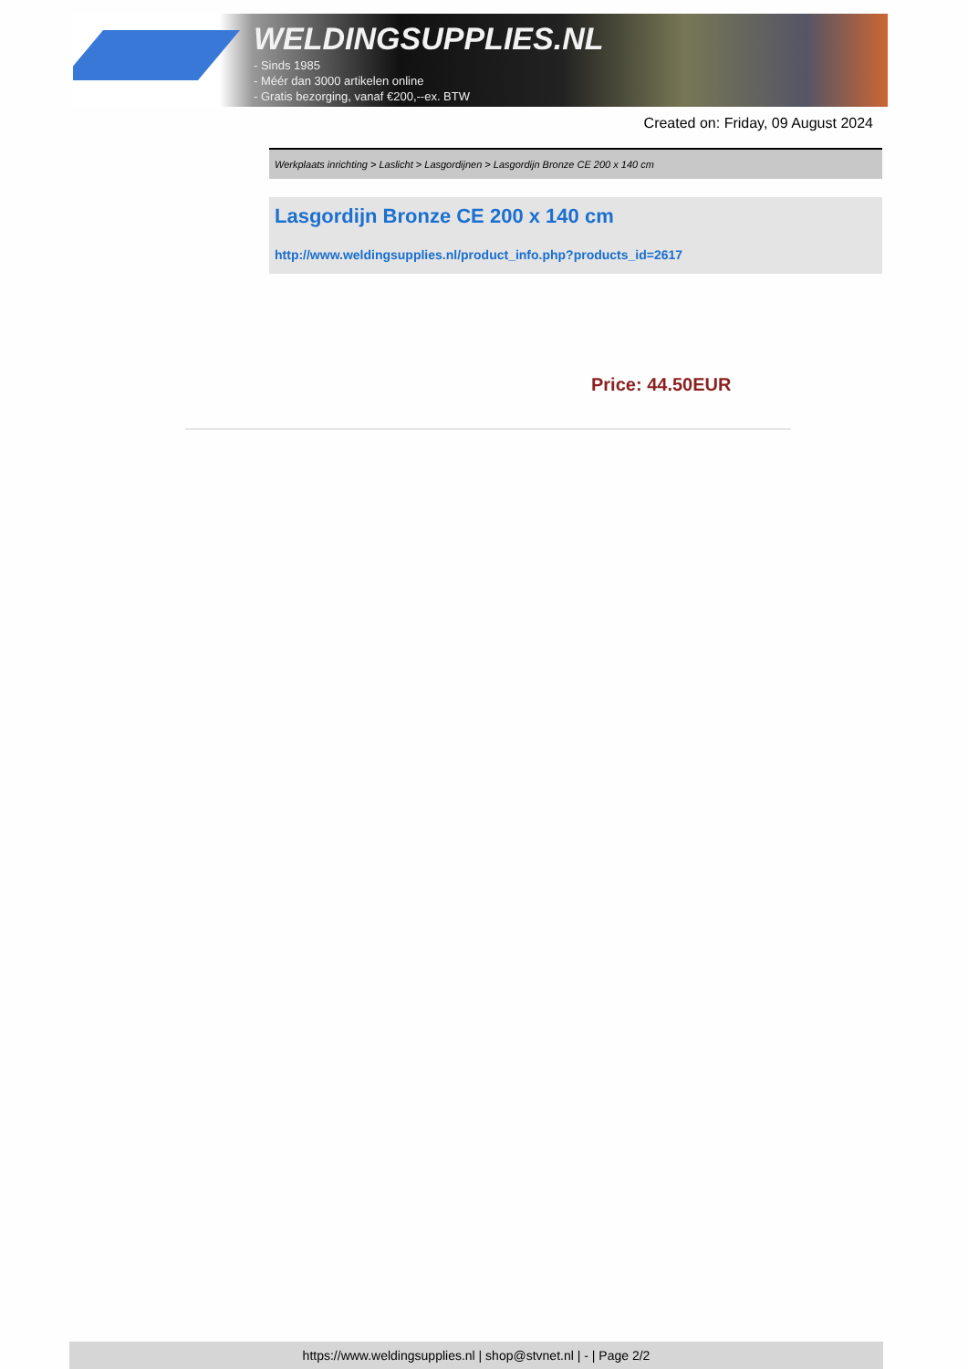WELDINGSUPPLIES.NL
- Sinds 1985
- Méér dan 3000 artikelen online
- Gratis bezorging, vanaf €200,--ex. BTW
Created on: Friday, 09 August 2024
Werkplaats inrichting > Laslicht > Lasgordijnen > Lasgordijn Bronze CE 200 x 140 cm
Lasgordijn Bronze CE 200 x 140 cm
http://www.weldingsupplies.nl/product_info.php?products_id=2617
Price: 44.50EUR
https://www.weldingsupplies.nl | shop@stvnet.nl | - | Page 2/2